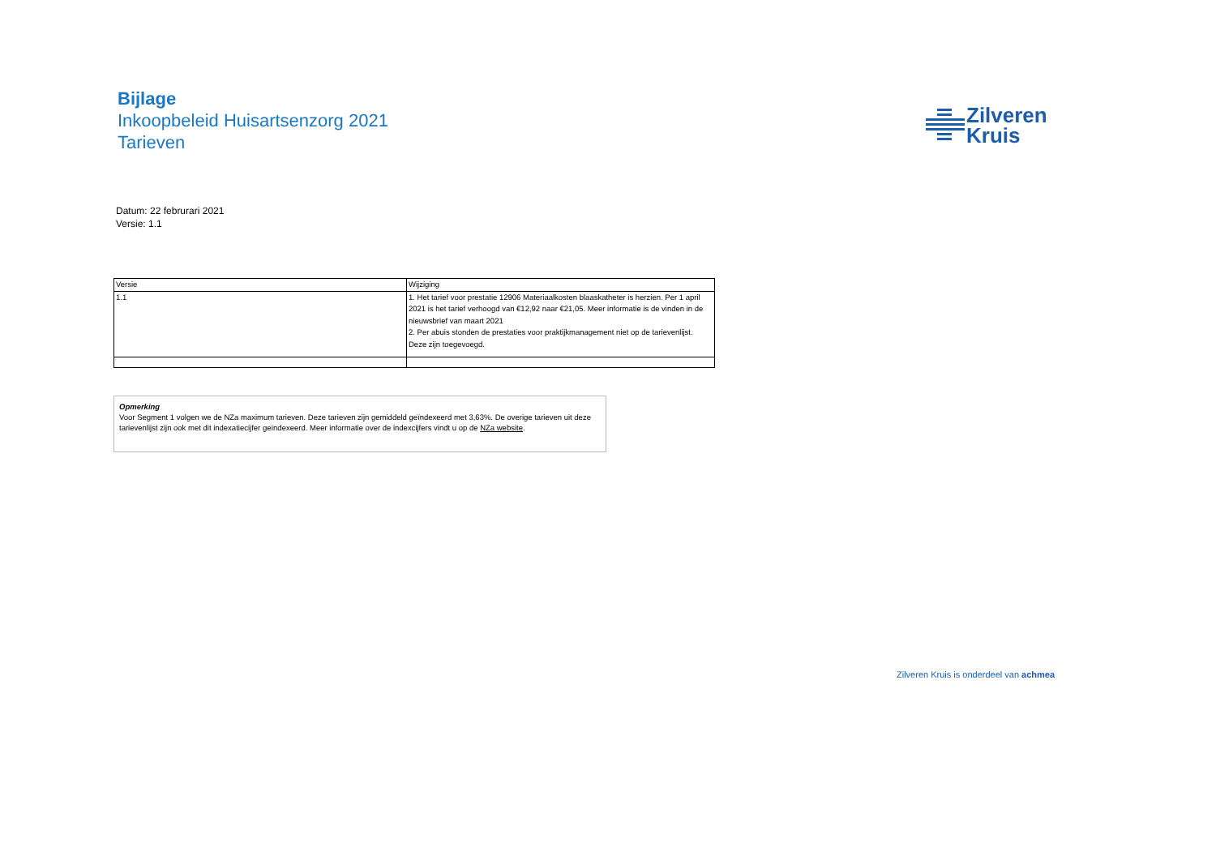Bijlage
Inkoopbeleid Huisartsenzorg 2021
Tarieven
Zilveren
Kruis
Datum: 22 februrari 2021
Versie: 1.1
| Versie | Wijziging |
| --- | --- |
| 1.1 | 1. Het tarief voor prestatie 12906 Materiaalkosten blaaskatheter is herzien. Per 1 april 2021 is het tarief verhoogd van €12,92 naar €21,05. Meer informatie is de vinden in de nieuwsbrief van maart 2021 2. Per abuis stonden de prestaties voor praktijkmanagement niet op de tarievenlijst. Deze zijn toegevoegd. |
Opmerking
Voor Segment 1 volgen we de NZa maximum tarieven. Deze tarieven zijn gemiddeld geïndexeerd met 3,63%. De overige tarieven uit deze tarievenlijst zijn ook met dit indexatiecijfer geïndexeerd. Meer informatie over de indexcijfers vindt u op de NZa website.
Zilveren Kruis is onderdeel van achmea